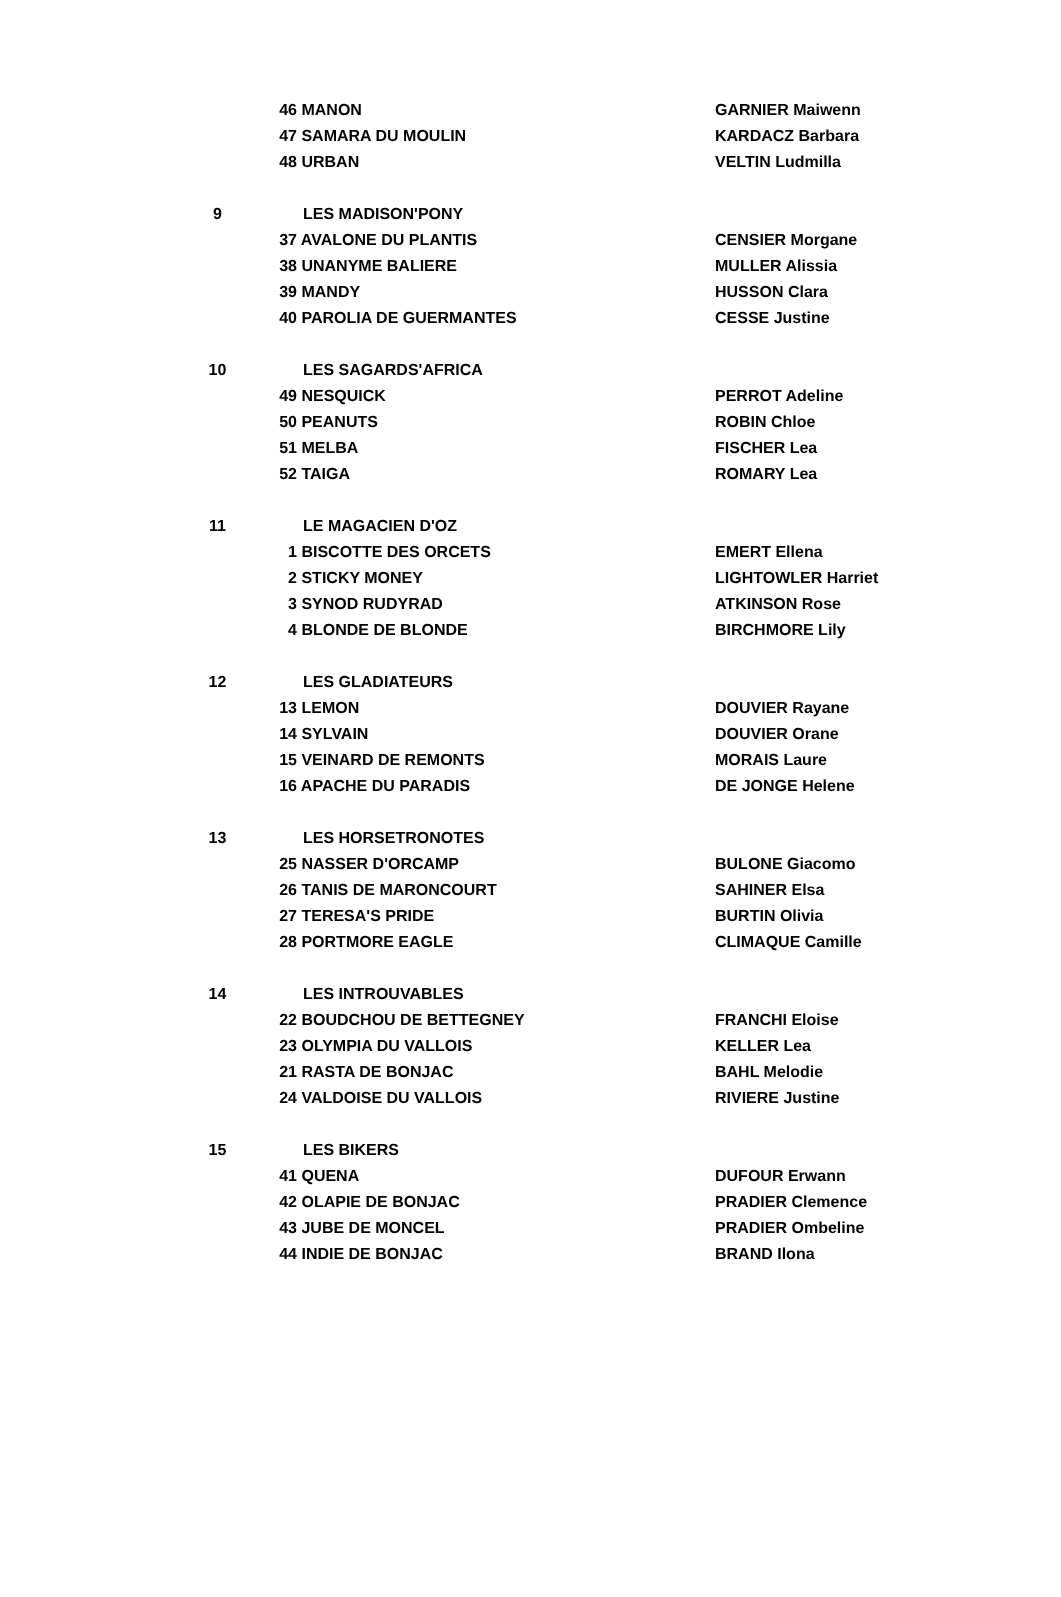| | 46 MANON | GARNIER Maiwenn |
| | 47 SAMARA DU MOULIN | KARDACZ Barbara |
| | 48 URBAN | VELTIN Ludmilla |
| 9 | LES MADISON'PONY | |
| | 37 AVALONE DU PLANTIS | CENSIER Morgane |
| | 38 UNANYME BALIERE | MULLER Alissia |
| | 39 MANDY | HUSSON Clara |
| | 40 PAROLIA DE GUERMANTES | CESSE Justine |
| 10 | LES SAGARDS'AFRICA | |
| | 49 NESQUICK | PERROT Adeline |
| | 50 PEANUTS | ROBIN Chloe |
| | 51 MELBA | FISCHER Lea |
| | 52 TAIGA | ROMARY Lea |
| 11 | LE MAGACIEN D'OZ | |
| | 1 BISCOTTE DES ORCETS | EMERT Ellena |
| | 2 STICKY MONEY | LIGHTOWLER Harriet |
| | 3 SYNOD RUDYRAD | ATKINSON Rose |
| | 4 BLONDE DE BLONDE | BIRCHMORE Lily |
| 12 | LES GLADIATEURS | |
| | 13 LEMON | DOUVIER Rayane |
| | 14 SYLVAIN | DOUVIER Orane |
| | 15 VEINARD DE REMONTS | MORAIS Laure |
| | 16 APACHE DU PARADIS | DE JONGE Helene |
| 13 | LES HORSETRONOTES | |
| | 25 NASSER D'ORCAMP | BULONE Giacomo |
| | 26 TANIS DE MARONCOURT | SAHINER Elsa |
| | 27 TERESA'S PRIDE | BURTIN Olivia |
| | 28 PORTMORE EAGLE | CLIMAQUE Camille |
| 14 | LES INTROUVABLES | |
| | 22 BOUDCHOU DE BETTEGNEY | FRANCHI Eloise |
| | 23 OLYMPIA DU VALLOIS | KELLER Lea |
| | 21 RASTA DE BONJAC | BAHL Melodie |
| | 24 VALDOISE DU VALLOIS | RIVIERE Justine |
| 15 | LES BIKERS | |
| | 41 QUENA | DUFOUR Erwann |
| | 42 OLAPIE DE BONJAC | PRADIER Clemence |
| | 43 JUBE DE MONCEL | PRADIER Ombeline |
| | 44 INDIE DE BONJAC | BRAND Ilona |